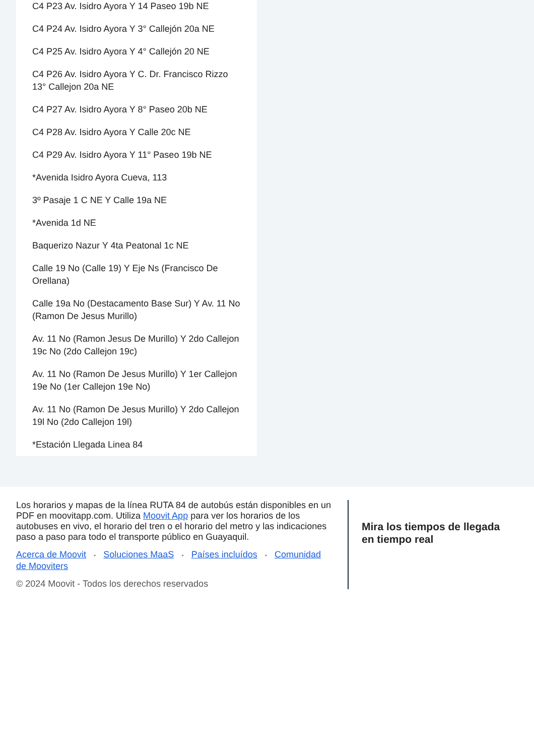C4 P23 Av. Isidro Ayora Y 14 Paseo 19b NE
C4 P24 Av. Isidro Ayora Y 3° Callejón 20a NE
C4 P25 Av. Isidro Ayora Y 4° Callejón 20 NE
C4 P26 Av. Isidro Ayora Y C. Dr. Francisco Rizzo 13° Callejon 20a NE
C4 P27 Av. Isidro Ayora Y 8° Paseo 20b NE
C4 P28 Av. Isidro Ayora Y Calle 20c NE
C4 P29 Av. Isidro Ayora Y 11° Paseo 19b NE
*Avenida Isidro Ayora Cueva, 113
3º Pasaje 1 C NE Y Calle 19a NE
*Avenida 1d NE
Baquerizo Nazur Y 4ta Peatonal 1c NE
Calle 19 No (Calle 19) Y Eje Ns (Francisco De Orellana)
Calle 19a No (Destacamento Base Sur) Y Av. 11 No (Ramon De Jesus Murillo)
Av. 11 No (Ramon Jesus De Murillo) Y 2do Callejon 19c No (2do Callejon 19c)
Av. 11 No (Ramon De Jesus Murillo) Y 1er Callejon 19e No (1er Callejon 19e No)
Av. 11 No (Ramon De Jesus Murillo) Y 2do Callejon 19l No (2do Callejon 19l)
*Estación Llegada Linea 84
Los horarios y mapas de la línea RUTA 84 de autobús están disponibles en un PDF en moovitapp.com. Utiliza Moovit App para ver los horarios de los autobuses en vivo, el horario del tren o el horario del metro y las indicaciones paso a paso para todo el transporte público en Guayaquil.
Acerca de Moovit • Soluciones MaaS • Países incluídos • Comunidad de Mooviters
© 2024 Moovit - Todos los derechos reservados
Mira los tiempos de llegada en tiempo real